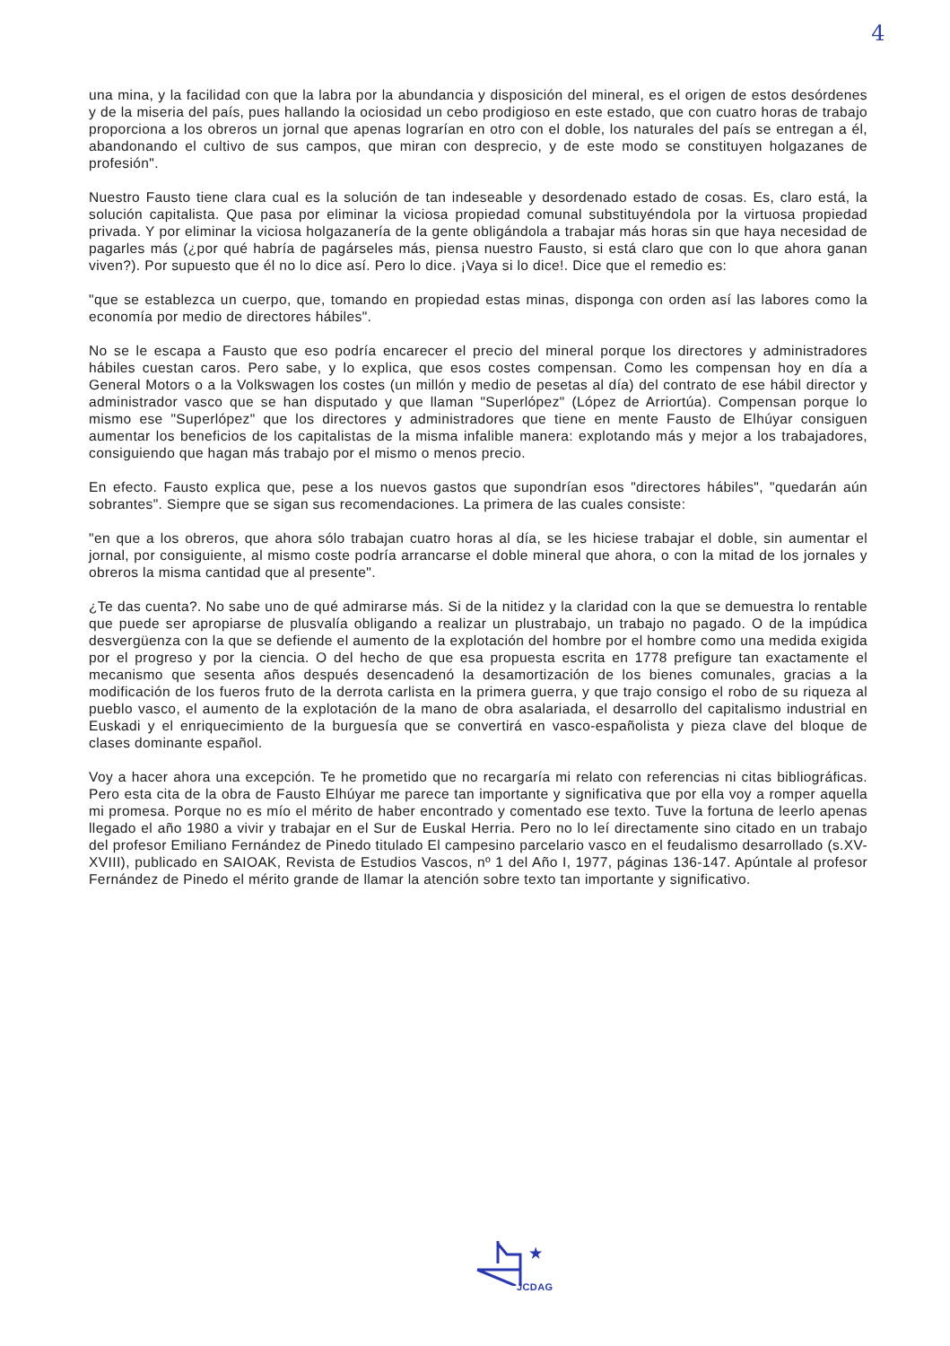4
una mina, y la facilidad con que la labra por la abundancia y disposición del mineral, es el origen de estos desórdenes y de la miseria del país, pues hallando la ociosidad un cebo prodigioso en este estado, que con cuatro horas de trabajo proporciona a los obreros un jornal que apenas lograrían en otro con el doble, los naturales del país se entregan a él, abandonando el cultivo de sus campos, que miran con desprecio, y de este modo se constituyen holgazanes de profesión".
Nuestro Fausto tiene clara cual es la solución de tan indeseable y desordenado estado de cosas. Es, claro está, la solución capitalista. Que pasa por eliminar la viciosa propiedad comunal substituyéndola por la virtuosa propiedad privada. Y por eliminar la viciosa holgazanería de la gente obligándola a trabajar más horas sin que haya necesidad de pagarles más (¿por qué habría de pagárseles más, piensa nuestro Fausto, si está claro que con lo que ahora ganan viven?). Por supuesto que él no lo dice así. Pero lo dice. ¡Vaya si lo dice!. Dice que el remedio es:
"que se establezca un cuerpo, que, tomando en propiedad estas minas, disponga con orden así las labores como la economía por medio de directores hábiles".
No se le escapa a Fausto que eso podría encarecer el precio del mineral porque los directores y administradores hábiles cuestan caros. Pero sabe, y lo explica, que esos costes compensan. Como les compensan hoy en día a General Motors o a la Volkswagen los costes (un millón y medio de pesetas al día) del contrato de ese hábil director y administrador vasco que se han disputado y que llaman "Superlópez" (López de Arriortúa). Compensan porque lo mismo ese "Superlópez" que los directores y administradores que tiene en mente Fausto de Elhúyar consiguen aumentar los beneficios de los capitalistas de la misma infalible manera: explotando más y mejor a los trabajadores, consiguiendo que hagan más trabajo por el mismo o menos precio.
En efecto. Fausto explica que, pese a los nuevos gastos que supondrían esos "directores hábiles", "quedarán aún sobrantes". Siempre que se sigan sus recomendaciones. La primera de las cuales consiste:
"en que a los obreros, que ahora sólo trabajan cuatro horas al día, se les hiciese trabajar el doble, sin aumentar el jornal, por consiguiente, al mismo coste podría arrancarse el doble mineral que ahora, o con la mitad de los jornales y obreros la misma cantidad que al presente".
¿Te das cuenta?. No sabe uno de qué admirarse más. Si de la nitidez y la claridad con la que se demuestra lo rentable que puede ser apropiarse de plusvalía obligando a realizar un plustrabajo, un trabajo no pagado. O de la impúdica desvergüenza con la que se defiende el aumento de la explotación del hombre por el hombre como una medida exigida por el progreso y por la ciencia. O del hecho de que esa propuesta escrita en 1778 prefigure tan exactamente el mecanismo que sesenta años después desencadenó la desamortización de los bienes comunales, gracias a la modificación de los fueros fruto de la derrota carlista en la primera guerra, y que trajo consigo el robo de su riqueza al pueblo vasco, el aumento de la explotación de la mano de obra asalariada, el desarrollo del capitalismo industrial en Euskadi y el enriquecimiento de la burguesía que se convertirá en vasco-españolista y pieza clave del bloque de clases dominante español.
Voy a hacer ahora una excepción. Te he prometido que no recargaría mi relato con referencias ni citas bibliográficas. Pero esta cita de la obra de Fausto Elhúyar me parece tan importante y significativa que por ella voy a romper aquella mi promesa. Porque no es mío el mérito de haber encontrado y comentado ese texto. Tuve la fortuna de leerlo apenas llegado el año 1980 a vivir y trabajar en el Sur de Euskal Herria. Pero no lo leí directamente sino citado en un trabajo del profesor Emiliano Fernández de Pinedo titulado El campesino parcelario vasco en el feudalismo desarrollado (s.XV-XVIII), publicado en SAIOAK, Revista de Estudios Vascos, nº 1 del Año I, 1977, páginas 136-147. Apúntale al profesor Fernández de Pinedo el mérito grande de llamar la atención sobre texto tan importante y significativo.
★
JCDAG